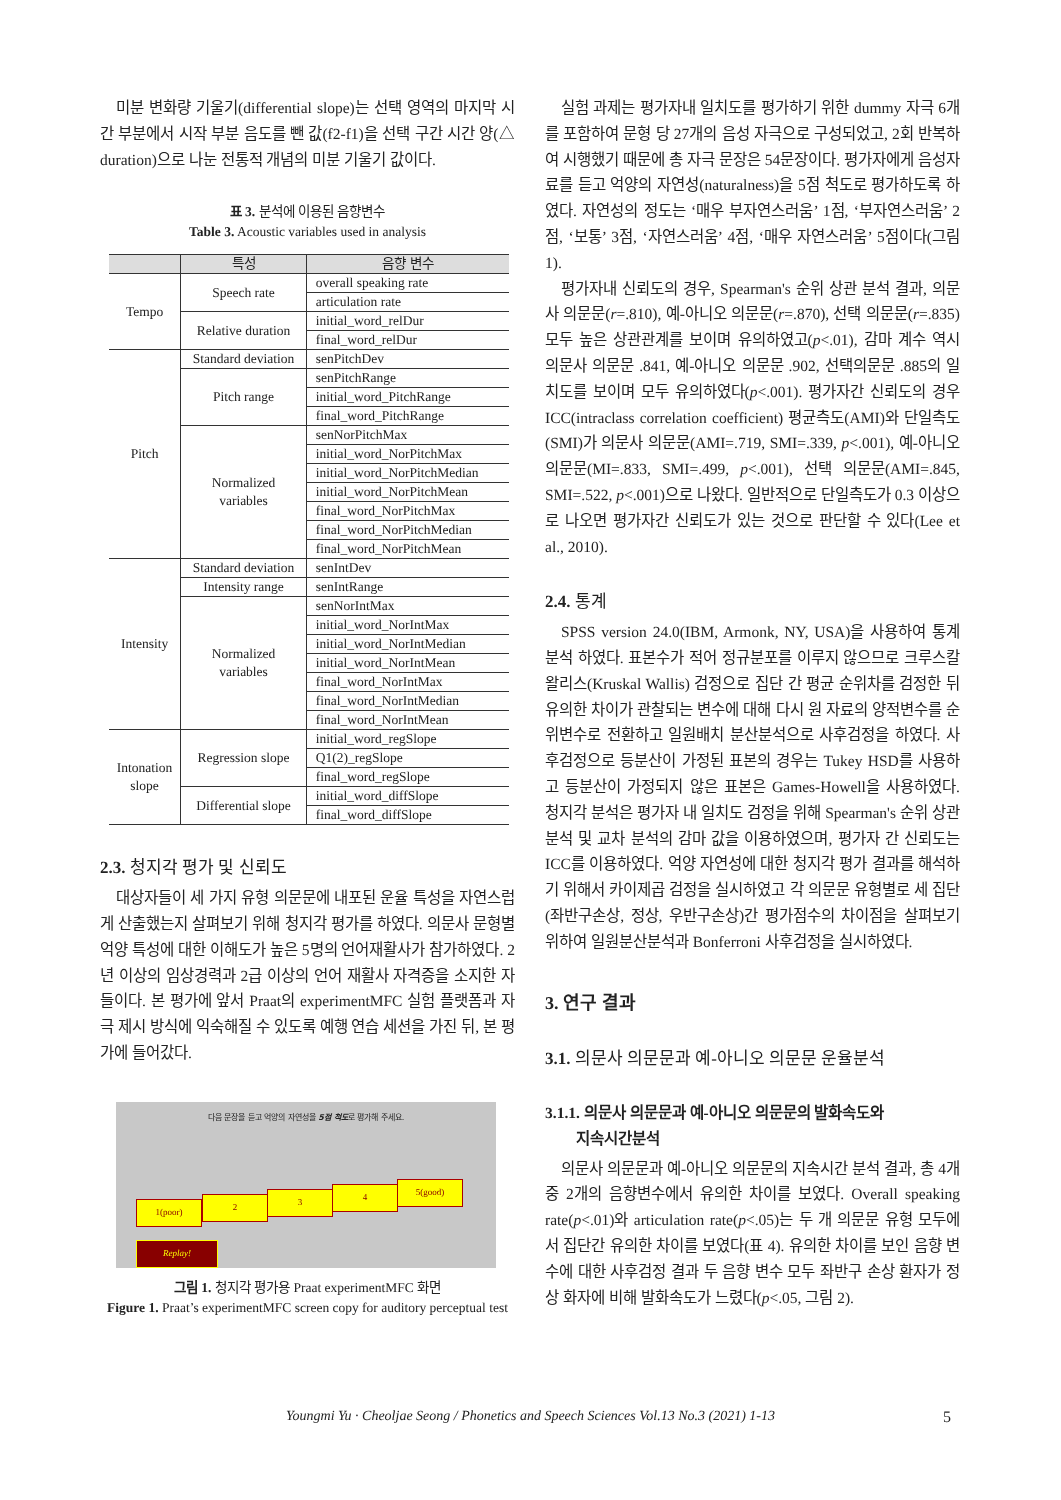미분 변화량 기울기(differential slope)는 선택 영역의 마지막 시간 부분에서 시작 부분 음도를 뺀 값(f2-f1)을 선택 구간 시간 양(△ duration)으로 나눈 전통적 개념의 미분 기울기 값이다.
표 3. 분석에 이용된 음향변수
Table 3. Acoustic variables used in analysis
| | 특성 | 음향 변수 |
| --- | --- | --- |
| Tempo | Speech rate | overall speaking rate |
| | | articulation rate |
| | Relative duration | initial_word_relDur |
| | | final_word_relDur |
| Pitch | Standard deviation | senPitchDev |
| | Pitch range | senPitchRange |
| | | initial_word_PitchRange |
| | | final_word_PitchRange |
| | Normalized variables | senNorPitchMax |
| | | initial_word_NorPitchMax |
| | | initial_word_NorPitchMedian |
| | | initial_word_NorPitchMean |
| | | final_word_NorPitchMax |
| | | final_word_NorPitchMedian |
| | | final_word_NorPitchMean |
| Intensity | Standard deviation | senIntDev |
| | Intensity range | senIntRange |
| | Normalized variables | senNorIntMax |
| | | initial_word_NorIntMax |
| | | initial_word_NorIntMedian |
| | | initial_word_NorIntMean |
| | | final_word_NorIntMax |
| | | final_word_NorIntMedian |
| | | final_word_NorIntMean |
| Intonation slope | Regression slope | initial_word_regSlope |
| | | Q1(2)_regSlope |
| | | final_word_regSlope |
| | Differential slope | initial_word_diffSlope |
| | | final_word_diffSlope |
2.3. 청지각 평가 및 신뢰도
대상자들이 세 가지 유형 의문문에 내포된 운율 특성을 자연스럽게 산출했는지 살펴보기 위해 청지각 평가를 하였다. 의문사 문형별 억양 특성에 대한 이해도가 높은 5명의 언어재활사가 참가하였다. 2년 이상의 임상경력과 2급 이상의 언어 재활사 자격증을 소지한 자들이다. 본 평가에 앞서 Praat의 experimentMFC 실험 플랫폼과 자극 제시 방식에 익숙해질 수 있도록 예행 연습 세션을 가진 뒤, 본 평가에 들어갔다.
다음 문장을 듣고 억양의 자연성을 5점 척도로 평가해 주세요.
1(poor) 2 3 4 5(good)
Replay!
그림 1. 청지각 평가용 Praat experimentMFC 화면
Figure 1. Praat’s experimentMFC screen copy for auditory perceptual test
실험 과제는 평가자내 일치도를 평가하기 위한 dummy 자극 6개를 포함하여 문형 당 27개의 음성 자극으로 구성되었고, 2회 반복하여 시행했기 때문에 총 자극 문장은 54문장이다. 평가자에게 음성자료를 듣고 억양의 자연성(naturalness)을 5점 척도로 평가하도록 하였다. 자연성의 정도는 ‘매우 부자연스러움’ 1점, ‘부자연스러움’ 2점, ‘보통’ 3점, ‘자연스러움’ 4점, ‘매우 자연스러움’ 5점이다(그림 1).
평가자내 신뢰도의 경우, Spearman's 순위 상관 분석 결과, 의문사 의문문(r=.810), 예-아니오 의문문(r=.870), 선택 의문문(r=.835) 모두 높은 상관관계를 보이며 유의하였고(p<.01), 감마 계수 역시 의문사 의문문 .841, 예-아니오 의문문 .902, 선택의문문 .885의 일치도를 보이며 모두 유의하였다(p<.001). 평가자간 신뢰도의 경우 ICC(intraclass correlation coefficient) 평균측도(AMI)와 단일측도(SMI)가 의문사 의문문(AMI=.719, SMI=.339, p<.001), 예-아니오 의문문(MI=.833, SMI=.499, p<.001), 선택 의문문(AMI=.845, SMI=.522, p<.001)으로 나왔다. 일반적으로 단일측도가 0.3 이상으로 나오면 평가자간 신뢰도가 있는 것으로 판단할 수 있다(Lee et al., 2010).
2.4. 통계
SPSS version 24.0(IBM, Armonk, NY, USA)을 사용하여 통계 분석 하였다. 표본수가 적어 정규분포를 이루지 않으므로 크루스칼 왈리스(Kruskal Wallis) 검정으로 집단 간 평균 순위차를 검정한 뒤 유의한 차이가 관찰되는 변수에 대해 다시 원 자료의 양적변수를 순위변수로 전환하고 일원배치 분산분석으로 사후검정을 하였다. 사후검정으로 등분산이 가정된 표본의 경우는 Tukey HSD를 사용하고 등분산이 가정되지 않은 표본은 Games-Howell을 사용하였다. 청지각 분석은 평가자 내 일치도 검정을 위해 Spearman's 순위 상관 분석 및 교차 분석의 감마 값을 이용하였으며, 평가자 간 신뢰도는 ICC를 이용하였다. 억양 자연성에 대한 청지각 평가 결과를 해석하기 위해서 카이제곱 검정을 실시하였고 각 의문문 유형별로 세 집단(좌반구손상, 정상, 우반구손상)간 평가점수의 차이점을 살펴보기 위하여 일원분산분석과 Bonferroni 사후검정을 실시하였다.
3. 연구 결과
3.1. 의문사 의문문과 예-아니오 의문문 운율분석
3.1.1. 의문사 의문문과 예-아니오 의문문의 발화속도와
지속시간분석
의문사 의문문과 예-아니오 의문문의 지속시간 분석 결과, 총 4개 중 2개의 음향변수에서 유의한 차이를 보였다. Overall speaking rate(p<.01)와 articulation rate(p<.05)는 두 개 의문문 유형 모두에서 집단간 유의한 차이를 보였다(표 4). 유의한 차이를 보인 음향 변수에 대한 사후검정 결과 두 음향 변수 모두 좌반구 손상 환자가 정상 화자에 비해 발화속도가 느렸다(p<.05, 그림 2).
Youngmi Yu · Cheoljae Seong / Phonetics and Speech Sciences Vol.13 No.3 (2021) 1-13 5